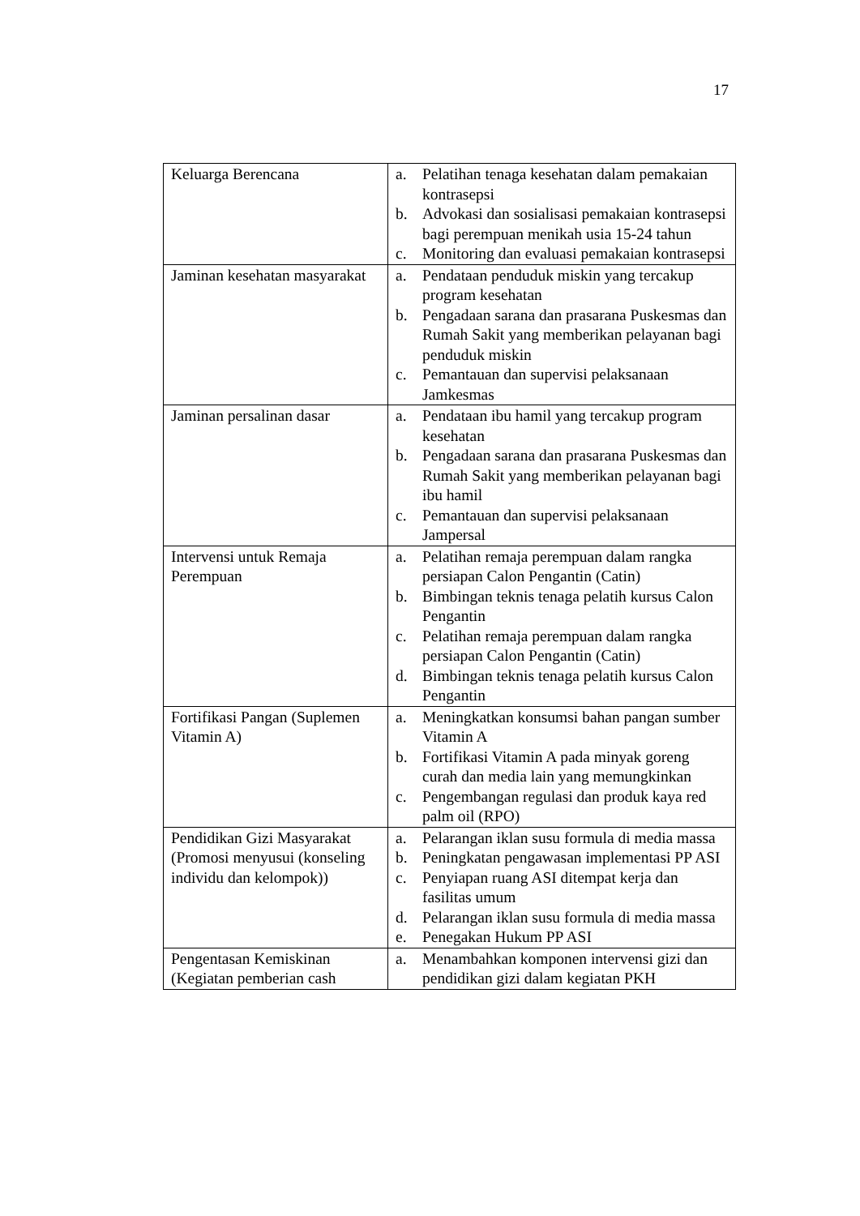17
| Keluarga Berencana | a. Pelatihan tenaga kesehatan dalam pemakaian kontrasepsi b. Advokasi dan sosialisasi pemakaian kontrasepsi bagi perempuan menikah usia 15-24 tahun c. Monitoring dan evaluasi pemakaian kontrasepsi |
| Jaminan kesehatan masyarakat | a. Pendataan penduduk miskin yang tercakup program kesehatan b. Pengadaan sarana dan prasarana Puskesmas dan Rumah Sakit yang memberikan pelayanan bagi penduduk miskin c. Pemantauan dan supervisi pelaksanaan Jamkesmas |
| Jaminan persalinan dasar | a. Pendataan ibu hamil yang tercakup program kesehatan b. Pengadaan sarana dan prasarana Puskesmas dan Rumah Sakit yang memberikan pelayanan bagi ibu hamil c. Pemantauan dan supervisi pelaksanaan Jampersal |
| Intervensi untuk Remaja Perempuan | a. Pelatihan remaja perempuan dalam rangka persiapan Calon Pengantin (Catin) b. Bimbingan teknis tenaga pelatih kursus Calon Pengantin c. Pelatihan remaja perempuan dalam rangka persiapan Calon Pengantin (Catin) d. Bimbingan teknis tenaga pelatih kursus Calon Pengantin |
| Fortifikasi Pangan (Suplemen Vitamin A) | a. Meningkatkan konsumsi bahan pangan sumber Vitamin A b. Fortifikasi Vitamin A pada minyak goreng curah dan media lain yang memungkinkan c. Pengembangan regulasi dan produk kaya red palm oil (RPO) |
| Pendidikan Gizi Masyarakat (Promosi menyusui (konseling individu dan kelompok)) | a. Pelarangan iklan susu formula di media massa b. Peningkatan pengawasan implementasi PP ASI c. Penyiapan ruang ASI ditempat kerja dan fasilitas umum d. Pelarangan iklan susu formula di media massa e. Penegakan Hukum PP ASI |
| Pengentasan Kemiskinan (Kegiatan pemberian cash | a. Menambahkan komponen intervensi gizi dan pendidikan gizi dalam kegiatan PKH |